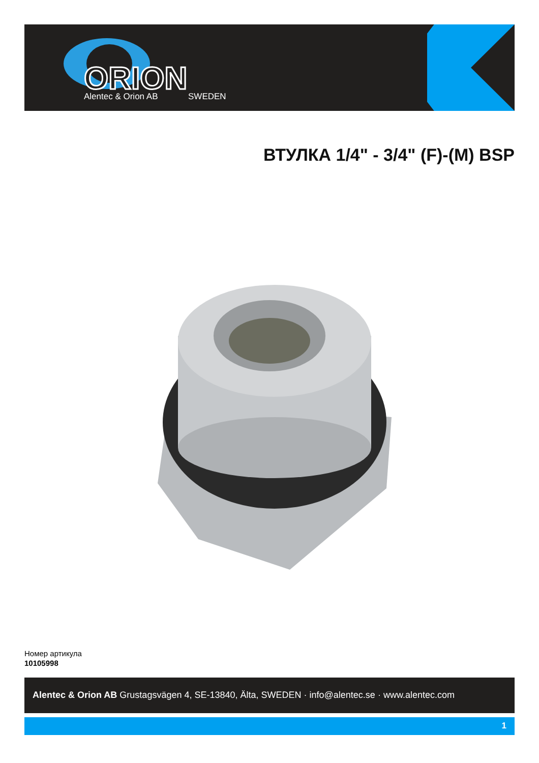ORION
Alentec & Orion AB
SWEDEN
ВТУЛКА 1/4" - 3/4" (F)-(M) BSP
Номер артикула
10105998
Alentec & Orion AB Grustagsvägen 4, SE-13840, Älta, SWEDEN · info@alentec.se · www.alentec.com
1